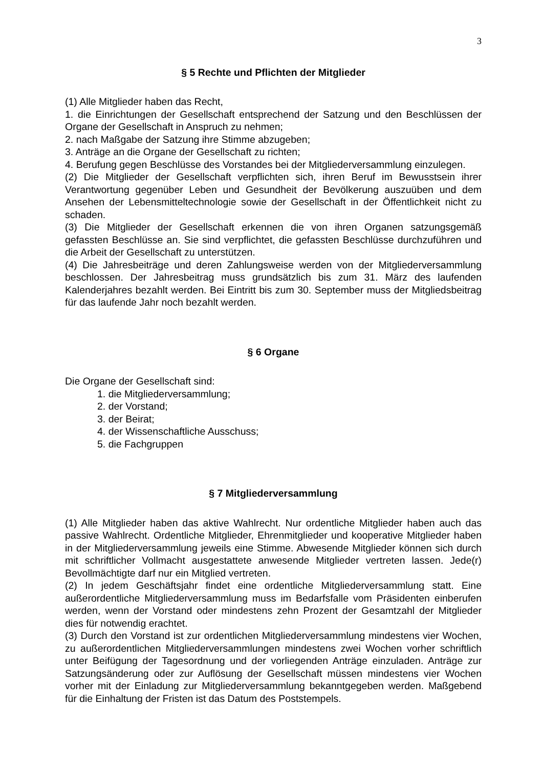3
§ 5 Rechte und Pflichten der Mitglieder
(1) Alle Mitglieder haben das Recht,
1. die Einrichtungen der Gesellschaft entsprechend der Satzung und den Beschlüssen der Organe der Gesellschaft in Anspruch zu nehmen;
2. nach Maßgabe der Satzung ihre Stimme abzugeben;
3. Anträge an die Organe der Gesellschaft zu richten;
4. Berufung gegen Beschlüsse des Vorstandes bei der Mitgliederversammlung einzulegen.
(2) Die Mitglieder der Gesellschaft verpflichten sich, ihren Beruf im Bewusstsein ihrer Verantwortung gegenüber Leben und Gesundheit der Bevölkerung auszuüben und dem Ansehen der Lebensmitteltechnologie sowie der Gesellschaft in der Öffentlichkeit nicht zu schaden.
(3) Die Mitglieder der Gesellschaft erkennen die von ihren Organen satzungsgemäß gefassten Beschlüsse an. Sie sind verpflichtet, die gefassten Beschlüsse durchzuführen und die Arbeit der Gesellschaft zu unterstützen.
(4) Die Jahresbeiträge und deren Zahlungsweise werden von der Mitgliederversammlung beschlossen. Der Jahresbeitrag muss grundsätzlich bis zum 31. März des laufenden Kalenderjahres bezahlt werden. Bei Eintritt bis zum 30. September muss der Mitgliedsbeitrag für das laufende Jahr noch bezahlt werden.
§ 6 Organe
Die Organe der Gesellschaft sind:
1. die Mitgliederversammlung;
2. der Vorstand;
3. der Beirat;
4. der Wissenschaftliche Ausschuss;
5. die Fachgruppen
§ 7 Mitgliederversammlung
(1) Alle Mitglieder haben das aktive Wahlrecht. Nur ordentliche Mitglieder haben auch das passive Wahlrecht. Ordentliche Mitglieder, Ehrenmitglieder und kooperative Mitglieder haben in der Mitgliederversammlung jeweils eine Stimme. Abwesende Mitglieder können sich durch mit schriftlicher Vollmacht ausgestattete anwesende Mitglieder vertreten lassen. Jede(r) Bevollmächtigte darf nur ein Mitglied vertreten.
(2) In jedem Geschäftsjahr findet eine ordentliche Mitgliederversammlung statt. Eine außerordentliche Mitgliederversammlung muss im Bedarfsfalle vom Präsidenten einberufen werden, wenn der Vorstand oder mindestens zehn Prozent der Gesamtzahl der Mitglieder dies für notwendig erachtet.
(3) Durch den Vorstand ist zur ordentlichen Mitgliederversammlung mindestens vier Wochen, zu außerordentlichen Mitgliederversammlungen mindestens zwei Wochen vorher schriftlich unter Beifügung der Tagesordnung und der vorliegenden Anträge einzuladen. Anträge zur Satzungsänderung oder zur Auflösung der Gesellschaft müssen mindestens vier Wochen vorher mit der Einladung zur Mitgliederversammlung bekanntgegeben werden. Maßgebend für die Einhaltung der Fristen ist das Datum des Poststempels.